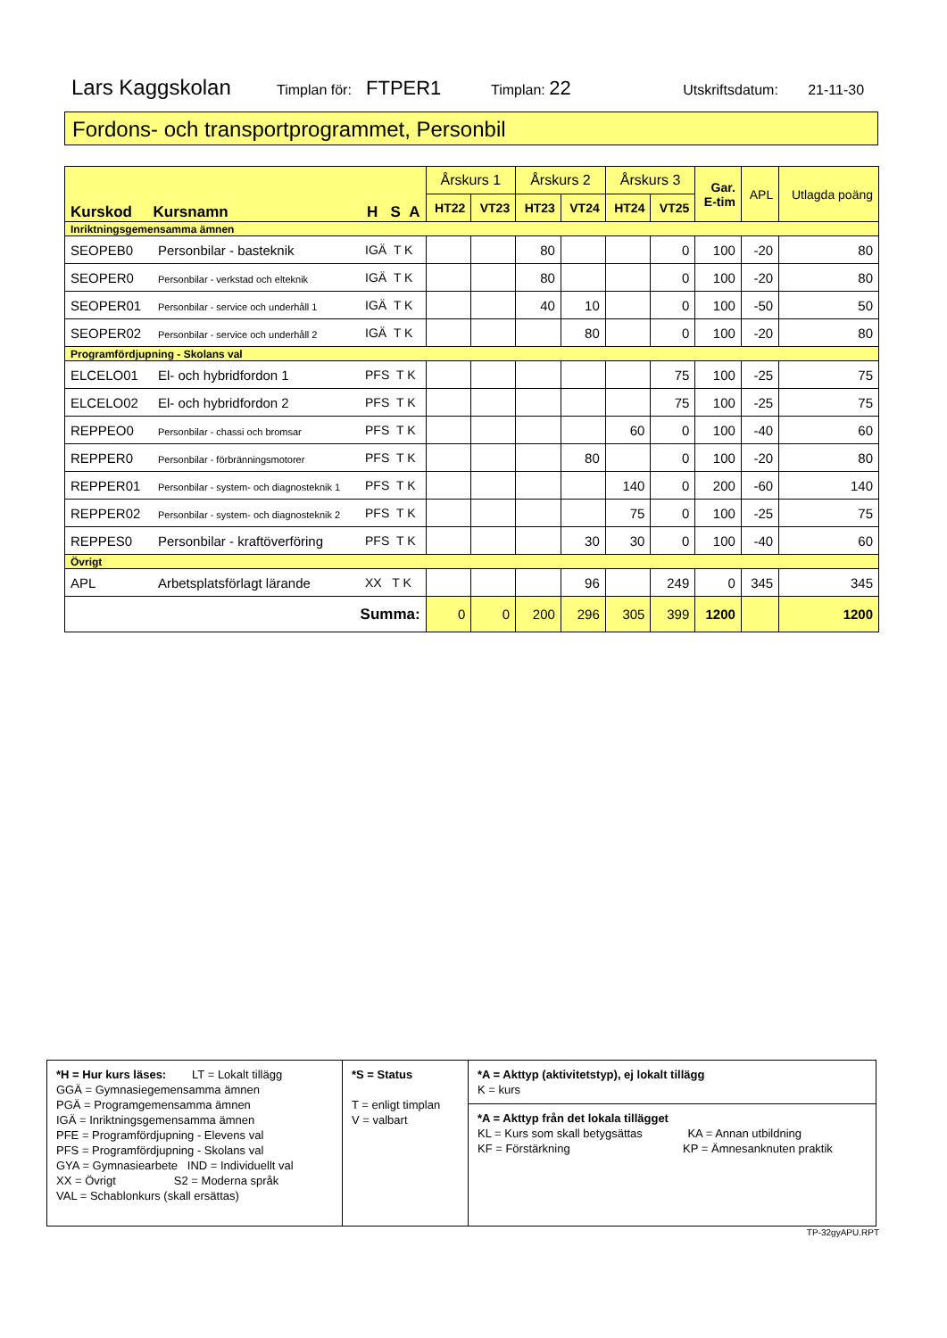Lars Kaggskolan Timplan för: FTPER1 Timplan: 22 Utskriftsdatum: 21-11-30
Fordons- och transportprogrammet, Personbil
| Kurskod Kursnamn H S A | | | Årskurs 1 | | Årskurs 2 | | Årskurs 3 | | Gar. E-tim | APL | Utlagda poäng |
| --- | --- | --- | --- | --- | --- | --- | --- | --- | --- | --- | --- |
| | | | HT22 | VT23 | HT23 | VT24 | HT24 | VT25 | | | |
| Inriktningsgemensamma ämnen | | | | | | | | | | | |
| SEOPEB0 | Personbilar - basteknik | IGÄ T K | | | 80 | | | 0 | 100 | -20 | 80 |
| SEOPER0 | Personbilar - verkstad och elteknik | IGÄ T K | | | 80 | | | 0 | 100 | -20 | 80 |
| SEOPER01 | Personbilar - service och underhåll 1 | IGÄ T K | | | 40 | 10 | | 0 | 100 | -50 | 50 |
| SEOPER02 | Personbilar - service och underhåll 2 | IGÄ T K | | | | 80 | | 0 | 100 | -20 | 80 |
| Programfördjupning - Skolans val | | | | | | | | | | | |
| ELCELO01 | El- och hybridfordon 1 | PFS T K | | | | | | 75 | 100 | -25 | 75 |
| ELCELO02 | El- och hybridfordon 2 | PFS T K | | | | | | 75 | 100 | -25 | 75 |
| REPPEO0 | Personbilar - chassi och bromsar | PFS T K | | | | | 60 | 0 | 100 | -40 | 60 |
| REPPER0 | Personbilar - förbränningsmotorer | PFS T K | | | | 80 | | 0 | 100 | -20 | 80 |
| REPPER01 | Personbilar - system- och diagnosteknik 1 | PFS T K | | | | | 140 | 0 | 200 | -60 | 140 |
| REPPER02 | Personbilar - system- och diagnosteknik 2 | PFS T K | | | | | 75 | 0 | 100 | -25 | 75 |
| REPPES0 | Personbilar - kraftöverföring | PFS T K | | | | 30 | 30 | 0 | 100 | -40 | 60 |
| Övrigt | | | | | | | | | | | |
| APL | Arbetsplatsförlagt lärande | XX T K | | | | 96 | | 249 | 0 | 345 | 345 |
| Summa: | | | 0 | 0 | 200 | 296 | 305 | 399 | 1200 | | 1200 |
*H = Hur kurs läses: LT = Lokalt tillägg
GGÄ = Gymnasiegemensamma ämnen
PGÄ = Programgemensamma ämnen
IGÄ = Inriktningsgemensamma ämnen
PFE = Programfördjupning - Elevens val
PFS = Programfördjupning - Skolans val
GYA = Gymnasiearbete IND = Individuellt val
XX = Övrigt S2 = Moderna språk
VAL = Schablonkurs (skall ersättas)
*S = Status
T = enligt timplan
V = valbart
*A = Akttyp (aktivitetstyp), ej lokalt tillägg
K = kurs
*A = Akttyp från det lokala tillägget
KL = Kurs som skall betygsättas KA = Annan utbildning
KF = Förstärkning KP = Ämnesanknuten praktik
TP-32gyAPU.RPT